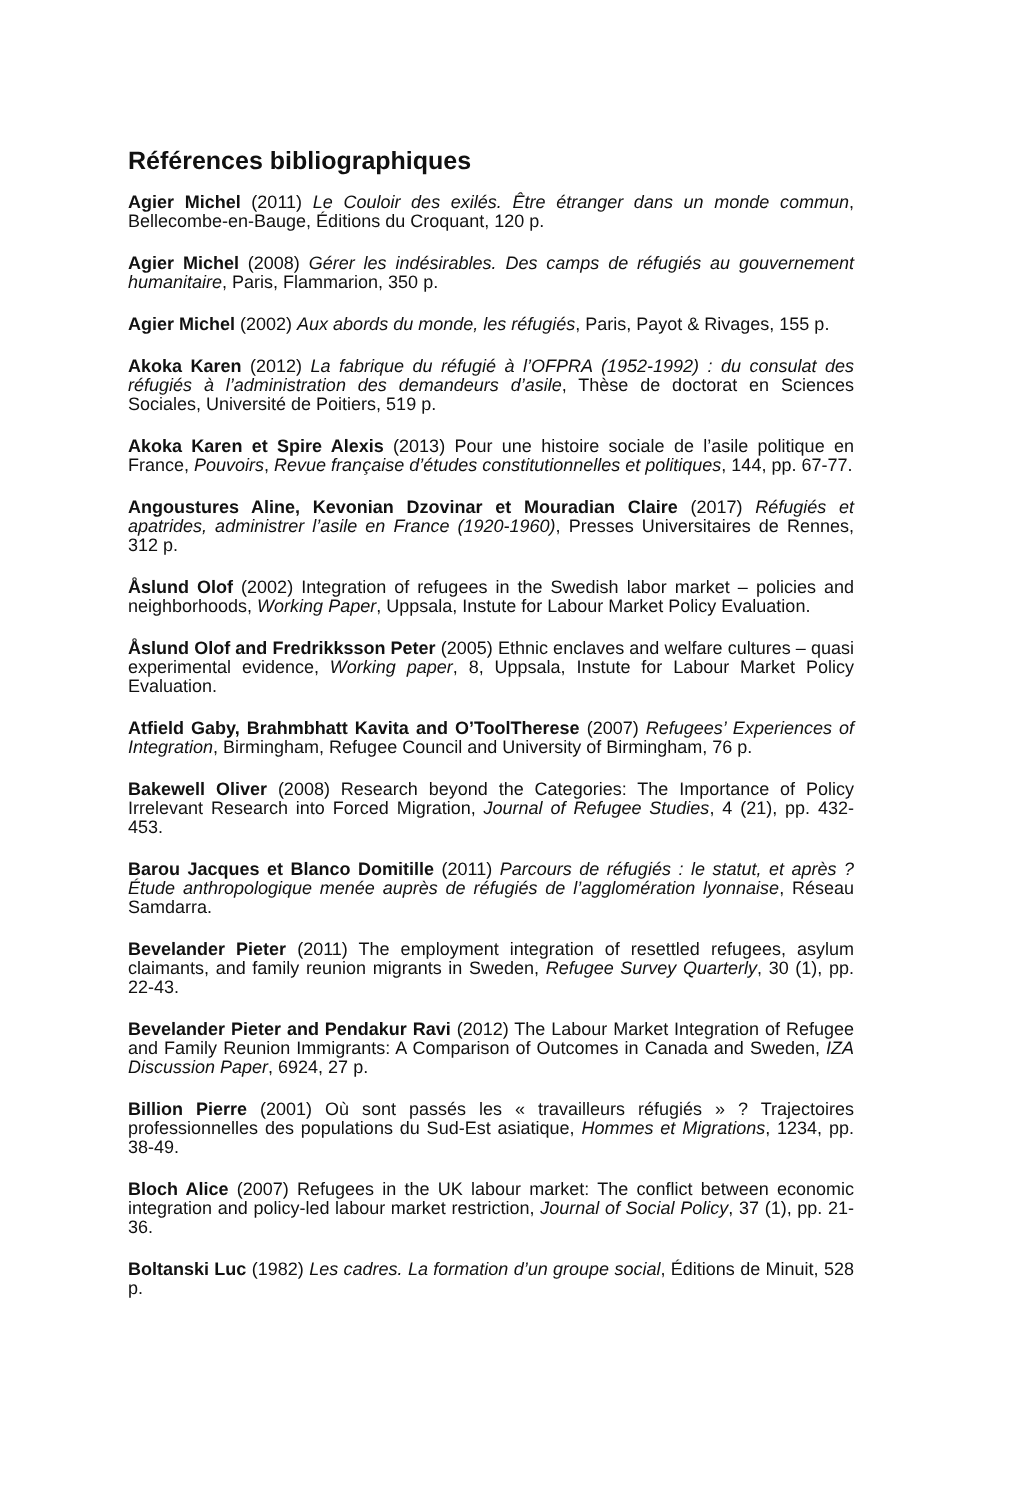Références bibliographiques
Agier Michel (2011) Le Couloir des exilés. Être étranger dans un monde commun, Bellecombe-en-Bauge, Éditions du Croquant, 120 p.
Agier Michel (2008) Gérer les indésirables. Des camps de réfugiés au gouvernement humanitaire, Paris, Flammarion, 350 p.
Agier Michel (2002) Aux abords du monde, les réfugiés, Paris, Payot & Rivages, 155 p.
Akoka Karen (2012) La fabrique du réfugié à l’OFPRA (1952-1992) : du consulat des réfugiés à l’administration des demandeurs d’asile, Thèse de doctorat en Sciences Sociales, Université de Poitiers, 519 p.
Akoka Karen et Spire Alexis (2013) Pour une histoire sociale de l’asile politique en France, Pouvoirs, Revue française d’études constitutionnelles et politiques, 144, pp. 67-77.
Angoustures Aline, Kevonian Dzovinar et Mouradian Claire (2017) Réfugiés et apatrides, administrer l’asile en France (1920-1960), Presses Universitaires de Rennes, 312 p.
Åslund Olof (2002) Integration of refugees in the Swedish labor market – policies and neighborhoods, Working Paper, Uppsala, Instute for Labour Market Policy Evaluation.
Åslund Olof and Fredrikksson Peter (2005) Ethnic enclaves and welfare cultures – quasi experimental evidence, Working paper, 8, Uppsala, Instute for Labour Market Policy Evaluation.
Atfield Gaby, Brahmbhatt Kavita and O’ToolTherese (2007) Refugees’ Experiences of Integration, Birmingham, Refugee Council and University of Birmingham, 76 p.
Bakewell Oliver (2008) Research beyond the Categories: The Importance of Policy Irrelevant Research into Forced Migration, Journal of Refugee Studies, 4 (21), pp. 432-453.
Barou Jacques et Blanco Domitille (2011) Parcours de réfugiés : le statut, et après ? Étude anthropologique menée auprès de réfugiés de l’agglomération lyonnaise, Réseau Samdarra.
Bevelander Pieter (2011) The employment integration of resettled refugees, asylum claimants, and family reunion migrants in Sweden, Refugee Survey Quarterly, 30 (1), pp. 22-43.
Bevelander Pieter and Pendakur Ravi (2012) The Labour Market Integration of Refugee and Family Reunion Immigrants: A Comparison of Outcomes in Canada and Sweden, IZA Discussion Paper, 6924, 27 p.
Billion Pierre (2001) Où sont passés les « travailleurs réfugiés » ? Trajectoires professionnelles des populations du Sud-Est asiatique, Hommes et Migrations, 1234, pp. 38-49.
Bloch Alice (2007) Refugees in the UK labour market: The conflict between economic integration and policy-led labour market restriction, Journal of Social Policy, 37 (1), pp. 21-36.
Boltanski Luc (1982) Les cadres. La formation d’un groupe social, Éditions de Minuit, 528 p.